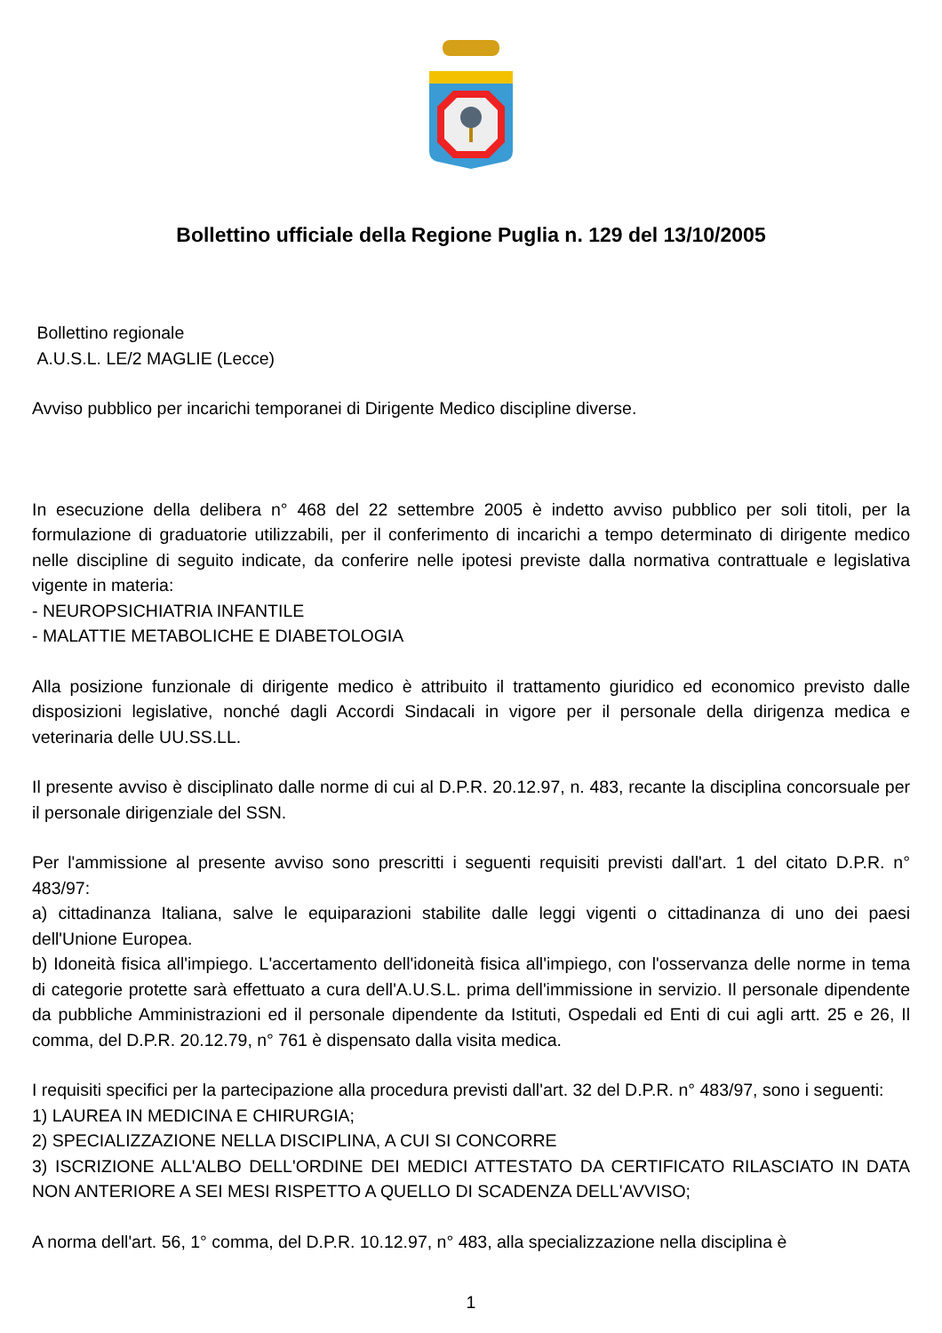Bollettino ufficiale della Regione Puglia n. 129 del 13/10/2005
Bollettino regionale
A.U.S.L. LE/2 MAGLIE (Lecce)
Avviso pubblico per incarichi temporanei di Dirigente Medico discipline diverse.
In esecuzione della delibera n° 468 del 22 settembre 2005 è indetto avviso pubblico per soli titoli, per la formulazione di graduatorie utilizzabili, per il conferimento di incarichi a tempo determinato di dirigente medico nelle discipline di seguito indicate, da conferire nelle ipotesi previste dalla normativa contrattuale e legislativa vigente in materia:
- NEUROPSICHIATRIA INFANTILE
- MALATTIE METABOLICHE E DIABETOLOGIA
Alla posizione funzionale di dirigente medico è attribuito il trattamento giuridico ed economico previsto dalle disposizioni legislative, nonché dagli Accordi Sindacali in vigore per il personale della dirigenza medica e veterinaria delle UU.SS.LL.
Il presente avviso è disciplinato dalle norme di cui al D.P.R. 20.12.97, n. 483, recante la disciplina concorsuale per il personale dirigenziale del SSN.
Per l'ammissione al presente avviso sono prescritti i seguenti requisiti previsti dall'art. 1 del citato D.P.R. n° 483/97:
a) cittadinanza Italiana, salve le equiparazioni stabilite dalle leggi vigenti o cittadinanza di uno dei paesi dell'Unione Europea.
b) Idoneità fisica all'impiego. L'accertamento dell'idoneità fisica all'impiego, con l'osservanza delle norme in tema di categorie protette sarà effettuato a cura dell'A.U.S.L. prima dell'immissione in servizio. Il personale dipendente da pubbliche Amministrazioni ed il personale dipendente da Istituti, Ospedali ed Enti di cui agli artt. 25 e 26, Il comma, del D.P.R. 20.12.79, n° 761 è dispensato dalla visita medica.
I requisiti specifici per la partecipazione alla procedura previsti dall'art. 32 del D.P.R. n° 483/97, sono i seguenti:
1) LAUREA IN MEDICINA E CHIRURGIA;
2) SPECIALIZZAZIONE NELLA DISCIPLINA, A CUI SI CONCORRE
3) ISCRIZIONE ALL'ALBO DELL'ORDINE DEI MEDICI ATTESTATO DA CERTIFICATO RILASCIATO IN DATA NON ANTERIORE A SEI MESI RISPETTO A QUELLO DI SCADENZA DELL'AVVISO;
A norma dell'art. 56, 1° comma, del D.P.R. 10.12.97, n° 483, alla specializzazione nella disciplina è
1